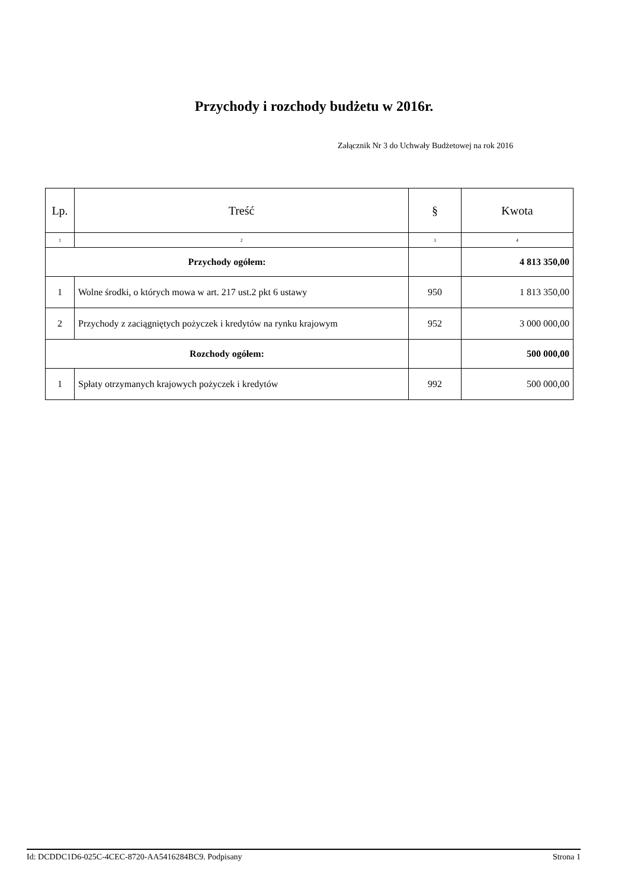Przychody i rozchody budżetu w 2016r.
Załącznik Nr 3 do Uchwały Budżetowej na rok 2016
| Lp. | Treść | § | Kwota |
| --- | --- | --- | --- |
| 1 | 2 | 3 | 4 |
| Przychody ogółem: | | | 4 813 350,00 |
| 1 | Wolne środki, o których mowa w art. 217 ust.2 pkt 6 ustawy | 950 | 1 813 350,00 |
| 2 | Przychody z zaciągniętych pożyczek i kredytów na rynku krajowym | 952 | 3 000 000,00 |
| Rozchody ogółem: | | | 500 000,00 |
| 1 | Spłaty otrzymanych krajowych pożyczek i kredytów | 992 | 500 000,00 |
Id: DCDDC1D6-025C-4CEC-8720-AA5416284BC9. Podpisany Strona 1